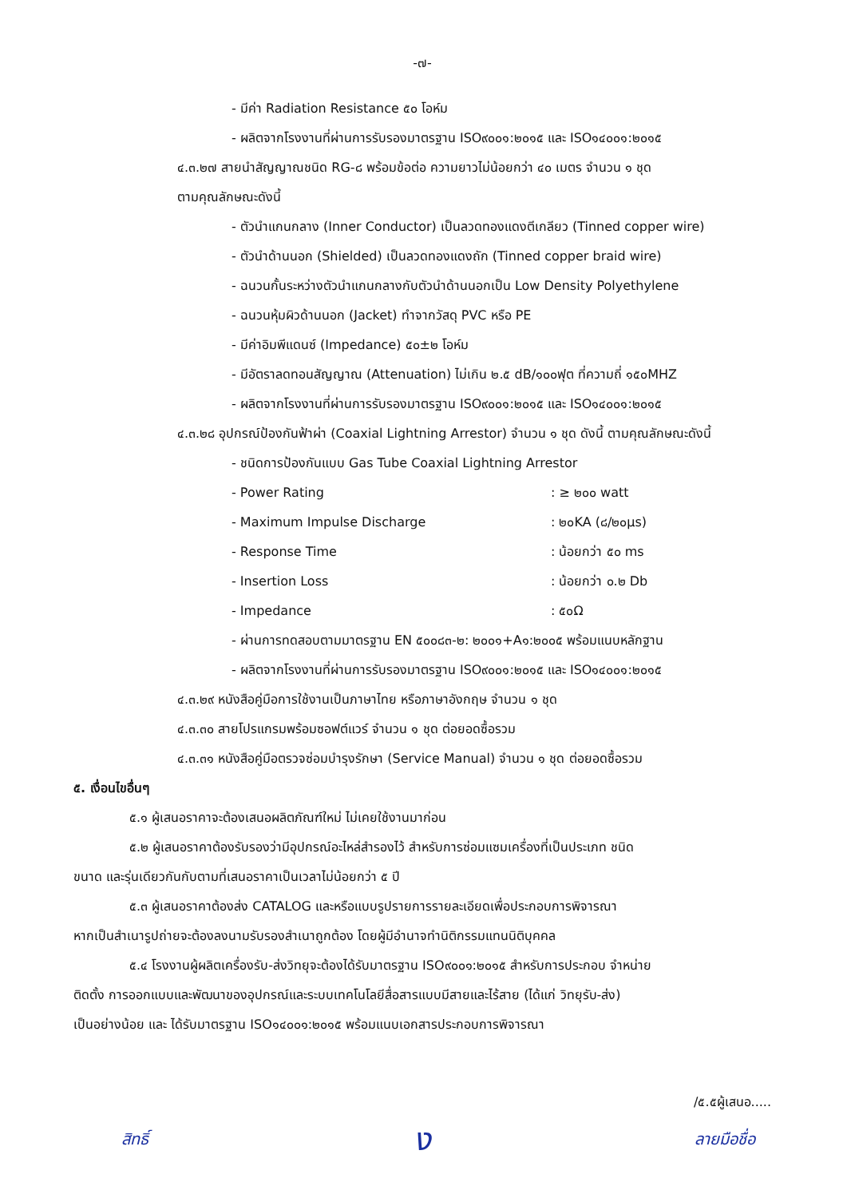-๗-
- มีค่า Radiation Resistance ๕๐ โอห์ม
- ผลิตจากโรงงานที่ผ่านการรับรองมาตรฐาน ISO๙๐๐๑:๒๐๑๕ และ ISO๑๔๐๐๑:๒๐๑๕
๔.๓.๒๗ สายนำสัญญาณชนิด RG-๘ พร้อมข้อต่อ ความยาวไม่น้อยกว่า ๔๐ เมตร จำนวน ๑ ชุด
ตามคุณลักษณะดังนี้
- ตัวนำแกนกลาง (Inner Conductor) เป็นลวดทองแดงตีเกลียว (Tinned copper wire)
- ตัวนำด้านนอก (Shielded) เป็นลวดทองแดงถัก (Tinned copper braid wire)
- ฉนวนกั้นระหว่างตัวนำแกนกลางกับตัวนำด้านนอกเป็น Low Density Polyethylene
- ฉนวนหุ้มผิวด้านนอก (Jacket) ทำจากวัสดุ PVC หรือ PE
- มีค่าอิมพีแดนซ์ (Impedance) ๕๐±๒ โอห์ม
- มีอัตราลดทอนสัญญาณ (Attenuation) ไม่เกิน ๒.๕ dB/๑๐๐ฟุต ที่ความถี่ ๑๕๐MHZ
- ผลิตจากโรงงานที่ผ่านการรับรองมาตรฐาน ISO๙๐๐๑:๒๐๑๕ และ ISO๑๔๐๐๑:๒๐๑๕
๔.๓.๒๘ อุปกรณ์ป้องกันฟ้าผ่า (Coaxial Lightning Arrestor) จำนวน ๑ ชุด ดังนี้ ตามคุณลักษณะดังนี้
- ชนิดการป้องกันแบบ Gas Tube Coaxial Lightning Arrestor
- Power Rating : ≥ ๒๐๐ watt
- Maximum Impulse Discharge : ๒๐KA (๘/๒๐μs)
- Response Time : น้อยกว่า ๕๐ ms
- Insertion Loss : น้อยกว่า ๐.๒ Db
- Impedance : ๕๐Ω
- ผ่านการทดสอบตามมาตรฐาน EN ๕๐๐๘๓-๒: ๒๐๐๑+A๑:๒๐๐๕ พร้อมแนบหลักฐาน
- ผลิตจากโรงงานที่ผ่านการรับรองมาตรฐาน ISO๙๐๐๑:๒๐๑๕ และ ISO๑๔๐๐๑:๒๐๑๕
๔.๓.๒๙ หนังสือคู่มือการใช้งานเป็นภาษาไทย หรือภาษาอังกฤษ จำนวน ๑ ชุด
๔.๓.๓๐ สายโปรแกรมพร้อมซอฟต์แวร์ จำนวน ๑ ชุด ต่อยอดซื้อรวม
๔.๓.๓๑ หนังสือคู่มือตรวจซ่อมบำรุงรักษา (Service Manual) จำนวน ๑ ชุด ต่อยอดซื้อรวม
๕. เงื่อนไขอื่นๆ
๕.๑ ผู้เสนอราคาจะต้องเสนอผลิตภัณฑ์ใหม่ ไม่เคยใช้งานมาก่อน
๕.๒ ผู้เสนอราคาต้องรับรองว่ามีอุปกรณ์อะไหล่สำรองไว้ สำหรับการซ่อมแซมเครื่องที่เป็นประเภท ชนิด
ขนาด และรุ่นเดียวกันกับตามที่เสนอราคาเป็นเวลาไม่น้อยกว่า ๕ ปี
๕.๓ ผู้เสนอราคาต้องส่ง CATALOG และหรือแบบรูปรายการรายละเอียดเพื่อประกอบการพิจารณา
หากเป็นสำเนารูปถ่ายจะต้องลงนามรับรองสำเนาถูกต้อง โดยผู้มีอำนาจทำนิติกรรมแทนนิติบุคคล
๕.๔ โรงงานผู้ผลิตเครื่องรับ-ส่งวิทยุจะต้องได้รับมาตรฐาน ISO๙๐๐๑:๒๐๑๕ สำหรับการประกอบ จำหน่าย
ติดตั้ง การออกแบบและพัฒนาของอุปกรณ์และระบบเทคโนโลยีสื่อสารแบบมีสายและไร้สาย (ได้แก่ วิทยุรับ-ส่ง)
เป็นอย่างน้อย และ ได้รับมาตรฐาน ISO๑๔๐๐๑:๒๐๑๕ พร้อมแนบเอกสารประกอบการพิจารณา
/๕.๕ผู้เสนอ.....
สิทธิ์ ง ลายมือชื่อ